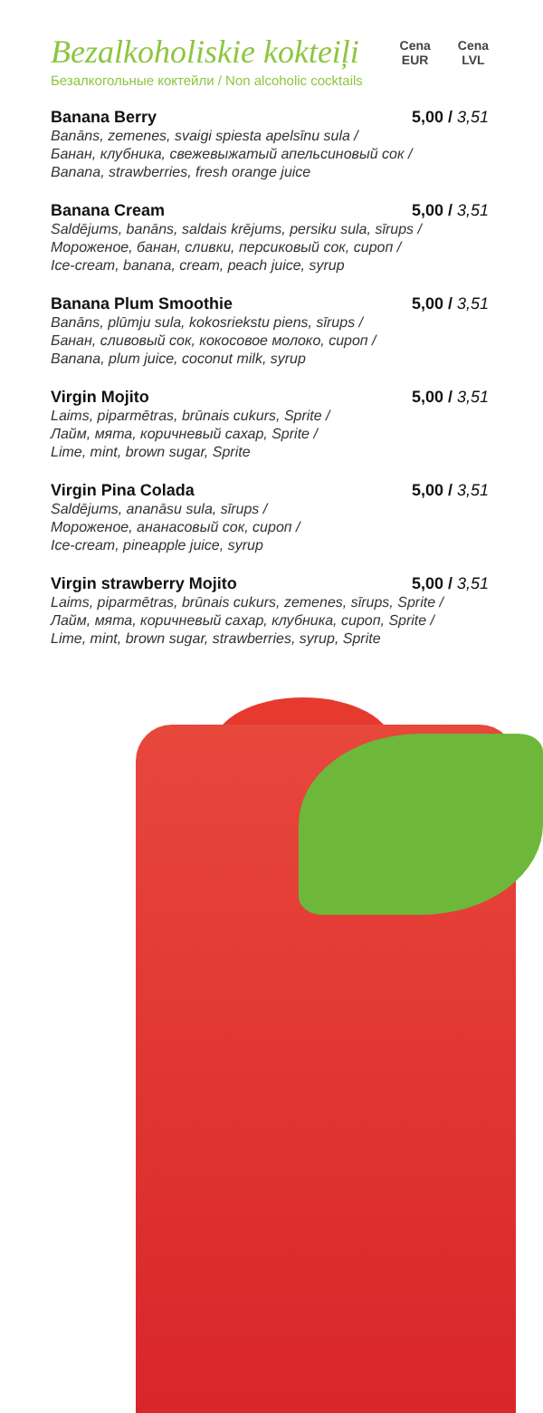Bezalkoholiskie kokteiļi
Безалкогольные коктейли / Non alcoholic cocktails
Cena
EUR
Cena
LVL
Banana Berry 5,00 / 3,51
Banāns, zemenes, svaigi spiesta apelsīnu sula /
Банан, клубника, свежевыжатый апельсиновый сок /
Banana, strawberries, fresh orange juice
Banana Cream 5,00 / 3,51
Saldējums, banāns, saldais krējums, persiku sula, sīrups /
Мороженое, банан, сливки, персиковый сок, сироп /
Ice-cream, banana, cream, peach juice, syrup
Banana Plum Smoothie 5,00 / 3,51
Banāns, plūmju sula, kokosriekstu piens, sīrups /
Банан, сливовый сок, кокосовое молоко, сироп /
Banana, plum juice, coconut milk, syrup
Virgin Mojito 5,00 / 3,51
Laims, piparmētras, brūnais cukurs, Sprite /
Лайм, мята, коричневый сахар, Sprite /
Lime, mint, brown sugar, Sprite
Virgin Pina Colada 5,00 / 3,51
Saldējums, ananāsu sula, sīrups /
Мороженое, ананасовый сок, сироп /
Ice-cream, pineapple juice, syrup
Virgin strawberry Mojito 5,00 / 3,51
Laims, piparmētras, brūnais cukurs, zemenes, sīrups, Sprite /
Лайм, мята, коричневый сахар, клубника, сироп, Sprite /
Lime, mint, brown sugar, strawberries, syrup, Sprite